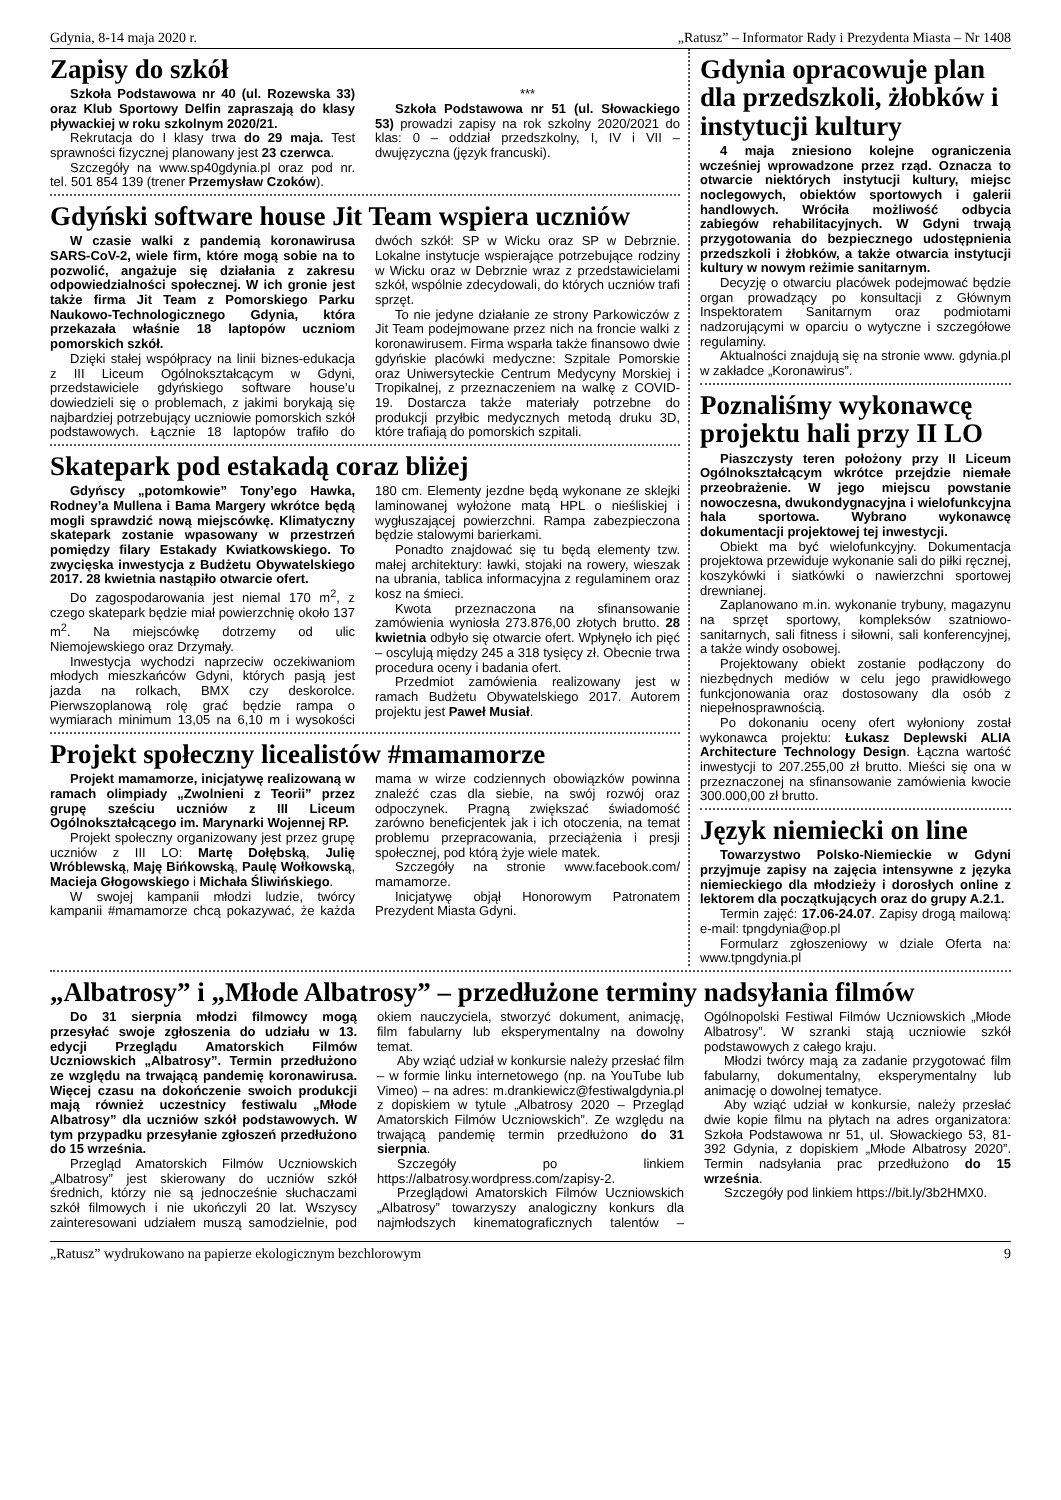Gdynia, 8-14 maja 2020 r. „Ratusz” – Informator Rady i Prezydenta Miasta – Nr 1408
Zapisy do szkół
Szkoła Podstawowa nr 40 (ul. Rozewska 33) oraz Klub Sportowy Delfin zapraszają do klasy pływackiej w roku szkolnym 2020/21.
Rekrutacja do I klasy trwa do 29 maja. Test sprawności fizycznej planowany jest 23 czerwca.
Szczegóły na www.sp40gdynia.pl oraz pod nr. tel. 501 854 139 (trener Przemysław Czoków).
***
Szkoła Podstawowa nr 51 (ul. Słowackiego 53) prowadzi zapisy na rok szkolny 2020/2021 do klas: 0 – oddział przedszkolny, I, IV i VII – dwujęzyczna (język francuski).
Gdyński software house Jit Team wspiera uczniów
W czasie walki z pandemią koronawirusa SARS-CoV-2, wiele firm, które mogą sobie na to pozwolić, angażuje się działania z zakresu odpowiedzialności społecznej. W ich gronie jest także firma Jit Team z Pomorskiego Parku Naukowo-Technologicznego Gdynia, która przekazała właśnie 18 laptopów uczniom pomorskich szkół.
Dzięki stałej współpracy na linii biznes-edukacja z III Liceum Ogólnokształcącym w Gdyni, przedstawiciele gdyńskiego software house’u dowiedzieli się o problemach, z jakimi borykają się najbardziej potrzebujący uczniowie pomorskich szkół podstawowych. Łącznie 18 laptopów trafiło do dwóch szkół: SP w Wicku oraz SP w Debrznie. Lokalne instytucje wspierające potrzebujące rodziny w Wicku oraz w Debrznie wraz z przedstawicielami szkół, wspólnie zdecydowali, do których uczniów trafi sprzęt.
To nie jedyne działanie ze strony Parkowiczów z Jit Team podejmowane przez nich na froncie walki z koronawirusem. Firma wsparła także finansowo dwie gdyńskie placówki medyczne: Szpitale Pomorskie oraz Uniwersyteckie Centrum Medycyny Morskiej i Tropikalnej, z przeznaczeniem na walkę z COVID-19. Dostarcza także materiały potrzebne do produkcji przyłbic medycznych metodą druku 3D, które trafiają do pomorskich szpitali.
Skatepark pod estakadą coraz bliżej
Gdyńscy „potomkowie” Tony’ego Hawka, Rodney’a Mullena i Bama Margery wkrótce będą mogli sprawdzić nową miejscówkę. Klimatyczny skatepark zostanie wpasowany w przestrzeń pomiędzy filary Estakady Kwiatkowskiego. To zwycięska inwestycja z Budżetu Obywatelskiego 2017. 28 kwietnia nastąpiło otwarcie ofert.
Do zagospodarowania jest niemal 170 m<sup>2</sup>, z czego skatepark będzie miał powierzchnię około 137 m<sup>2</sup>. Na miejscówkę dotrzemy od ulic Niemojewskiego oraz Drzymały.
Inwestycja wychodzi naprzeciw oczekiwaniom młodych mieszkańców Gdyni, których pasją jest jazda na rolkach, BMX czy deskorolce. Pierwszoplanową rolę grać będzie rampa o wymiarach minimum 13,05 na 6,10 m i wysokości 180 cm. Elementy jezdne będą wykonane ze sklejki laminowanej wyłożone matą HPL o nieśliskiej i wygłuszającej powierzchni. Rampa zabezpieczona będzie stalowymi barierkami.
Ponadto znajdować się tu będą elementy tzw. małej architektury: ławki, stojaki na rowery, wieszak na ubrania, tablica informacyjna z regulaminem oraz kosz na śmieci.
Kwota przeznaczona na sfinansowanie zamówienia wyniosła 273.876,00 złotych brutto. 28 kwietnia odbyło się otwarcie ofert. Wpłynęło ich pięć – oscylują między 245 a 318 tysięcy zł. Obecnie trwa procedura oceny i badania ofert.
Przedmiot zamówienia realizowany jest w ramach Budżetu Obywatelskiego 2017. Autorem projektu jest Paweł Musiał.
Projekt społeczny licealistów #mamamorze
Projekt mamamorze, inicjatywę realizowaną w ramach olimpiady „Zwolnieni z Teorii” przez grupę sześciu uczniów z III Liceum Ogólnokształcącego im. Marynarki Wojennej RP.
Projekt społeczny organizowany jest przez grupę uczniów z III LO: Martę Dołębską, Julię Wróblewską, Maję Bińkowską, Paulę Wołkowską, Macieja Głogowskiego i Michała Śliwińskiego.
W swojej kampanii młodzi ludzie, twórcy kampanii #mamamorze chcą pokazywać, że każda mama w wirze codziennych obowiązków powinna znaleźć czas dla siebie, na swój rozwój oraz odpoczynek. Pragną zwiększać świadomość zarówno beneficjentek jak i ich otoczenia, na temat problemu przepracowania, przeciążenia i presji społecznej, pod którą żyje wiele matek.
Szczegóły na stronie www.facebook.com/ mamamorze.
Inicjatywę objął Honorowym Patronatem Prezydent Miasta Gdyni.
Gdynia opracowuje plan dla przedszkoli, żłobków i instytucji kultury
4 maja zniesiono kolejne ograniczenia wcześniej wprowadzone przez rząd. Oznacza to otwarcie niektórych instytucji kultury, miejsc noclegowych, obiektów sportowych i galerii handlowych. Wróciła możliwość odbycia zabiegów rehabilitacyjnych. W Gdyni trwają przygotowania do bezpiecznego udostępnienia przedszkoli i żłobków, a także otwarcia instytucji kultury w nowym reżimie sanitarnym.
Decyzję o otwarciu placówek podejmować będzie organ prowadzący po konsultacji z Głównym Inspektoratem Sanitarnym oraz podmiotami nadzorującymi w oparciu o wytyczne i szczegółowe regulaminy.
Aktualności znajdują się na stronie www. gdynia.pl w zakładce „Koronawirus”.
Poznaliśmy wykonawcę projektu hali przy II LO
Piaszczysty teren położony przy II Liceum Ogólnokształcącym wkrótce przejdzie niemałe przeobrażenie. W jego miejscu powstanie nowoczesna, dwukondygnacyjna i wielofunkcyjna hala sportowa. Wybrano wykonawcę dokumentacji projektowej tej inwestycji.
Obiekt ma być wielofunkcyjny. Dokumentacja projektowa przewiduje wykonanie sali do piłki ręcznej, koszykówki i siatkówki o nawierzchni sportowej drewnianej.
Zaplanowano m.in. wykonanie trybuny, magazynu na sprzęt sportowy, kompleksów szatniowo-sanitarnych, sali fitness i siłowni, sali konferencyjnej, a także windy osobowej.
Projektowany obiekt zostanie podłączony do niezbędnych mediów w celu jego prawidłowego funkcjonowania oraz dostosowany dla osób z niepełnosprawnością.
Po dokonaniu oceny ofert wyłoniony został wykonawca projektu: Łukasz Deplewski ALIA Architecture Technology Design. Łączna wartość inwestycji to 207.255,00 zł brutto. Mieści się ona w przeznaczonej na sfinansowanie zamówienia kwocie 300.000,00 zł brutto.
Język niemiecki on line
Towarzystwo Polsko-Niemieckie w Gdyni przyjmuje zapisy na zajęcia intensywne z języka niemieckiego dla młodzieży i dorosłych online z lektorem dla początkujących oraz do grupy A.2.1.
Termin zajęć: 17.06-24.07. Zapisy drogą mailową: e-mail: tpngdynia@op.pl
Formularz zgłoszeniowy w dziale Oferta na: www.tpngdynia.pl
„Albatrosy” i „Młode Albatrosy” – przedłużone terminy nadsyłania filmów
Do 31 sierpnia młodzi filmowcy mogą przesyłać swoje zgłoszenia do udziału w 13. edycji Przeglądu Amatorskich Filmów Uczniowskich „Albatrosy”. Termin przedłużono ze względu na trwającą pandemię koronawirusa. Więcej czasu na dokończenie swoich produkcji mają również uczestnicy festiwalu „Młode Albatrosy” dla uczniów szkół podstawowych. W tym przypadku przesyłanie zgłoszeń przedłużono do 15 września.
Przegląd Amatorskich Filmów Uczniowskich „Albatrosy” jest skierowany do uczniów szkół średnich, którzy nie są jednocześnie słuchaczami szkół filmowych i nie ukończyli 20 lat. Wszyscy zainteresowani udziałem muszą samodzielnie, pod okiem nauczyciela, stworzyć dokument, animację, film fabularny lub eksperymentalny na dowolny temat.
Aby wziąć udział w konkursie należy przesłać film – w formie linku internetowego (np. na YouTube lub Vimeo) – na adres: m.drankiewicz@festiwalgdynia.pl z dopiskiem w tytule „Albatrosy 2020 – Przegląd Amatorskich Filmów Uczniowskich”. Ze względu na trwającą pandemię termin przedłużono do 31 sierpnia.
Szczegóły po linkiem https://albatrosy.wordpress.com/zapisy-2.
Przeglądowi Amatorskich Filmów Uczniowskich „Albatrosy” towarzyszy analogiczny konkurs dla najmłodszych kinematograficznych talentów – Ogólnopolski Festiwal Filmów Uczniowskich „Młode Albatrosy”. W szranki stają uczniowie szkół podstawowych z całego kraju.
Młodzi twórcy mają za zadanie przygotować film fabularny, dokumentalny, eksperymentalny lub animację o dowolnej tematyce.
Aby wziąć udział w konkursie, należy przesłać dwie kopie filmu na płytach na adres organizatora: Szkoła Podstawowa nr 51, ul. Słowackiego 53, 81-392 Gdynia, z dopiskiem „Młode Albatrosy 2020”. Termin nadsyłania prac przedłużono do 15 września.
Szczegóły pod linkiem https://bit.ly/3b2HMX0.
„Ratusz” wydrukowano na papierze ekologicznym bezchlorowym 9